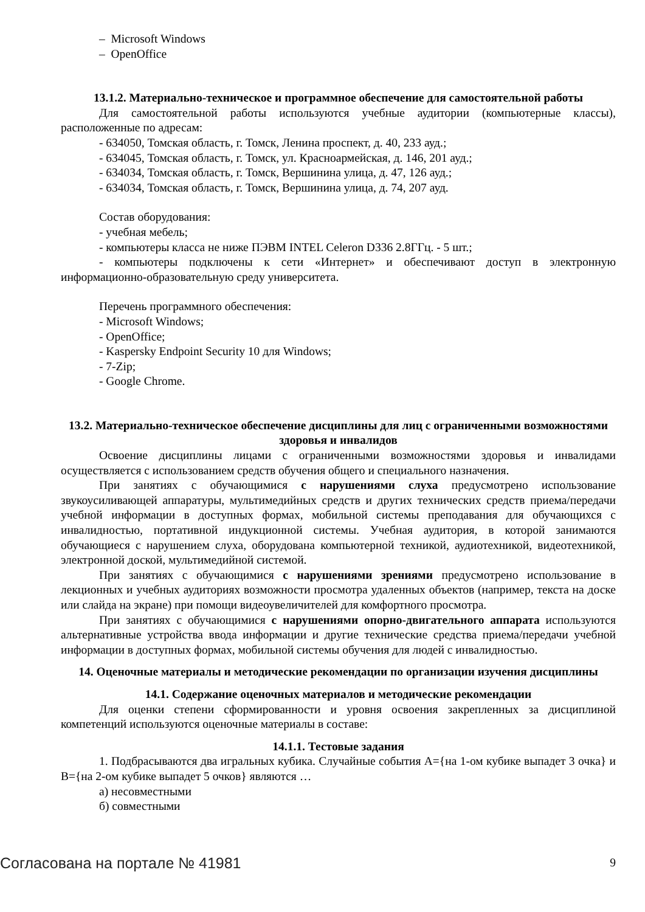– Microsoft Windows
– OpenOffice
13.1.2. Материально-техническое и программное обеспечение для самостоятельной работы
Для самостоятельной работы используются учебные аудитории (компьютерные классы), расположенные по адресам:
- 634050, Томская область, г. Томск, Ленина проспект, д. 40, 233 ауд.;
- 634045, Томская область, г. Томск, ул. Красноармейская, д. 146, 201 ауд.;
- 634034, Томская область, г. Томск, Вершинина улица, д. 47, 126 ауд.;
- 634034, Томская область, г. Томск, Вершинина улица, д. 74, 207 ауд.
Состав оборудования:
- учебная мебель;
- компьютеры класса не ниже ПЭВМ INTEL Celeron D336 2.8ГГц. - 5 шт.;
- компьютеры подключены к сети «Интернет» и обеспечивают доступ в электронную информационно-образовательную среду университета.
Перечень программного обеспечения:
- Microsoft Windows;
- OpenOffice;
- Kaspersky Endpoint Security 10 для Windows;
- 7-Zip;
- Google Chrome.
13.2. Материально-техническое обеспечение дисциплины для лиц с ограниченными возможностями здоровья и инвалидов
Освоение дисциплины лицами с ограниченными возможностями здоровья и инвалидами осуществляется с использованием средств обучения общего и специального назначения.
При занятиях с обучающимися с нарушениями слуха предусмотрено использование звукоусиливающей аппаратуры, мультимедийных средств и других технических средств приема/передачи учебной информации в доступных формах, мобильной системы преподавания для обучающихся с инвалидностью, портативной индукционной системы. Учебная аудитория, в которой занимаются обучающиеся с нарушением слуха, оборудована компьютерной техникой, аудиотехникой, видеотехникой, электронной доской, мультимедийной системой.
При занятиях с обучающимися с нарушениями зрениями предусмотрено использование в лекционных и учебных аудиториях возможности просмотра удаленных объектов (например, текста на доске или слайда на экране) при помощи видеоувеличителей для комфортного просмотра.
При занятиях с обучающимися с нарушениями опорно-двигательного аппарата используются альтернативные устройства ввода информации и другие технические средства приема/передачи учебной информации в доступных формах, мобильной системы обучения для людей с инвалидностью.
14. Оценочные материалы и методические рекомендации по организации изучения дисциплины
14.1. Содержание оценочных материалов и методические рекомендации
Для оценки степени сформированности и уровня освоения закрепленных за дисциплиной компетенций используются оценочные материалы в составе:
14.1.1. Тестовые задания
1. Подбрасываются два игральных кубика. Случайные события A={на 1-ом кубике выпадет 3 очка} и B={на 2-ом кубике выпадет 5 очков} являются …
а) несовместными
б) совместными
Согласована на портале № 41981 9